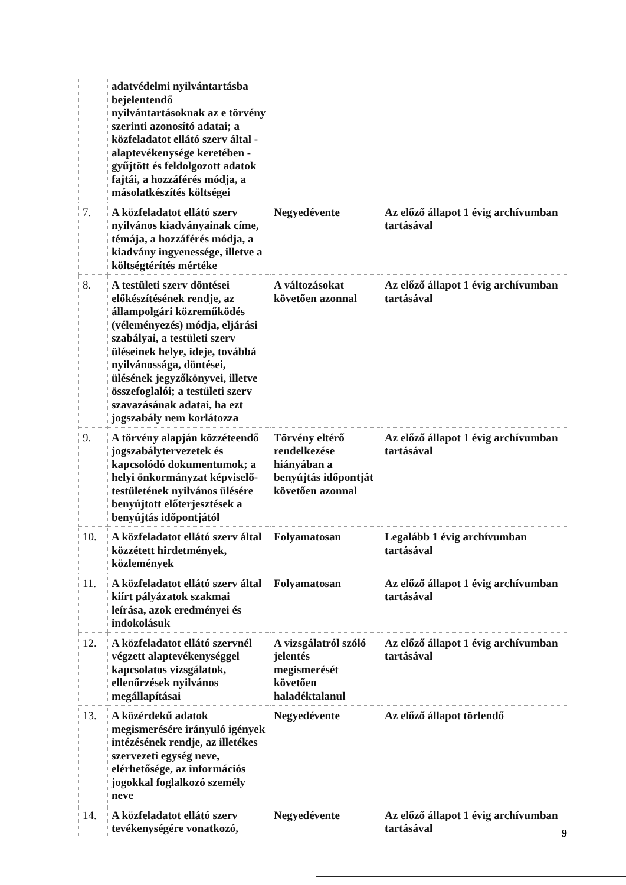| | adatvédelmi nyilvántartásba bejelentendő nyilvántartásoknak az e törvény szerinti azonosító adatai; a közfeladatot ellátó szerv által - alaptevékenysége keretében - gyűjtött és feldolgozott adatok fajtái, a hozzáférés módja, a másolatkészítés költségei | | |
| 7. | A közfeladatot ellátó szerv nyilvános kiadványainak címe, témája, a hozzáférés módja, a kiadvány ingyenessége, illetve a költségtérítés mértéke | Negyedévente | Az előző állapot 1 évig archívumban tartásával |
| 8. | A testületi szerv döntései előkészítésének rendje, az állampolgári közreműködés (véleményezés) módja, eljárási szabályai, a testületi szerv üléseinek helye, ideje, továbbá nyilvánossága, döntései, ülésének jegyzőkönyvei, illetve összefoglalói; a testületi szerv szavazásának adatai, ha ezt jogszabály nem korlátozza | A változásokat követően azonnal | Az előző állapot 1 évig archívumban tartásával |
| 9. | A törvény alapján közzéteendő jogszabálytervezetek és kapcsolódó dokumentumok; a helyi önkormányzat képviselő-testületének nyilvános ülésére benyújtott előterjesztések a benyújtás időpontjától | Törvény eltérő rendelkezése hiányában a benyújtás időpontját követően azonnal | Az előző állapot 1 évig archívumban tartásával |
| 10. | A közfeladatot ellátó szerv által közzétett hirdetmények, közlemények | Folyamatosan | Legalább 1 évig archívumban tartásával |
| 11. | A közfeladatot ellátó szerv által kiírt pályázatok szakmai leírása, azok eredményei és indokolásuk | Folyamatosan | Az előző állapot 1 évig archívumban tartásával |
| 12. | A közfeladatot ellátó szervnél végzett alaptevékenységgel kapcsolatos vizsgálatok, ellenőrzések nyilvános megállapításai | A vizsgálatról szóló jelentés megismerését követően haladéktalanul | Az előző állapot 1 évig archívumban tartásával |
| 13. | A közérdekű adatok megismerésére irányuló igények intézésének rendje, az illetékes szervezeti egység neve, elérhetősége, az információs jogokkal foglalkozó személy neve | Negyedévente | Az előző állapot törlendő |
| 14. | A közfeladatot ellátó szerv tevékenységére vonatkozó, | Negyedévente | Az előző állapot 1 évig archívumban tartásával |
9